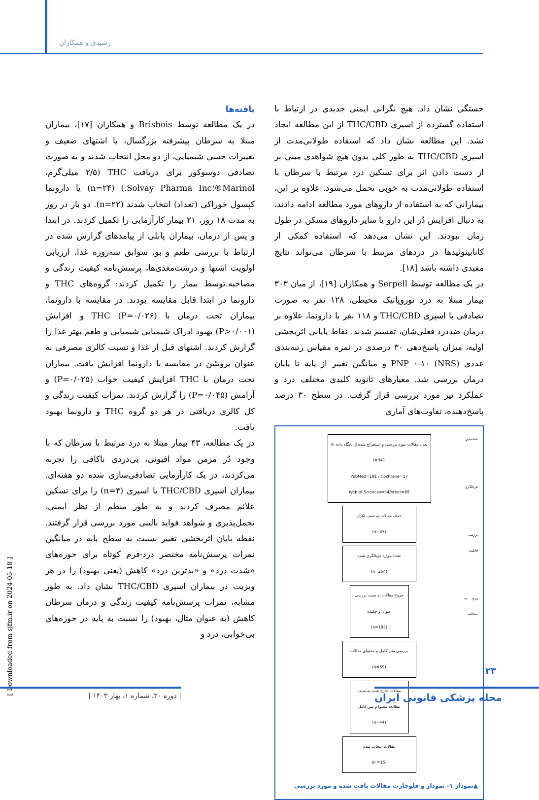رشیدی و همکاران
یافته‌ها
در یک مطالعه توسط Brisbois و همکاران [۱۷]، بیماران مبتلا به سرطان پیشرفته بزرگسال، با اشتهای ضعیف و تغییرات حسی شیمیایی، از دو محل انتخاب شدند و به صورت تصادفی دوسوکور برای دریافت THC (۲/۵ میلی‌گرم، Marinol®؛Solvay Pharma Inc.) (n=۲۴) یا دارونما کپسول خوراکی (تعداد) انتخاب شدند (n=۲۲). دو بار در روز به مدت ۱۸ روز، ۲۱ بیمار کارآزمایی را تکمیل کردند. در ابتدا و پس از درمان، بیماران پانلی از پیامدهای گزارش شده در ارتباط با بررسی طعم و بو، سوابق سه‌روزه غذا، ارزیابی اولویت اشتها و درشت‌مغذی‌ها، پرسش‌نامه کیفیت زندگی و مصاحبه.توسط بیمار را تکمیل کردند: گروه‌های THC و دارونما در ابتدا قابل مقایسه بودند. در مقایسه با دارونما، بیماران تحت درمان با THC (P=۰/۰۲۶) و افزایش (P>۰/۰۰۱) بهبود ادراک شیمیایی شیمیایی و طعم بهتر غذا را گزارش کردند. اشتهای قبل از غذا و نسبت کالری مصرفی به عنوان پروتئین در مقایسه با دارونما افزایش یافت. بیماران تحت درمان با THC افزایش کیفیت خواب (P=۰/۰۲۵) و آرامش (P=۰/۰۴۵) را گزارش کردند. نمرات کیفیت زندگی و کل کالری دریافتی در هر دو گروه THC و دارونما بهبود یافت.
در یک مطالعه، ۴۳ بیمار مبتلا به درد مرتبط با سرطان که با وجود دُز مزمن مواد افیونی، بی‌دردی ناکافی را تجربه می‌کردند، در یک کارآزمایی تصادفی‌سازی شده دو هفته‌ای. بیماران اسپری THC/CBD یا اسپری (n=۴) را برای تسکین علائم مصرف کردند و به طور منظم از نظر ایمنی، تحمل‌پذیری و شواهد فواید بالینی مورد بررسی قرار گرفتند. نقطه پایان اثربخشی تغییر نسبت به سطح پایه در میانگین نمرات پرسش‌نامه مختصر درد-فرم کوتاه برای حوزه‌های «شدت درد» و «بدترین درد» کاهش (یعنی بهبود) را در هر ویزیت در بیماران اسپری THC/CBD نشان داد. به طور مشابه، نمرات پرسش‌نامه کیفیت زندگی و درمان سرطان کاهش (به عنوان مثال، بهبود) را نسبت به پایه در حوزه‌های بی‌خوابی، درد و
خستگی نشان داد. هیچ نگرانی ایمنی جدیدی در ارتباط با استفاده گسترده از اسپری THC/CBD از این مطالعه ایجاد نشد. این مطالعه نشان داد که استفاده طولانی‌مدت از اسپری THC/CBD به طور کلی بدون هیچ شواهدی مبنی بر از دست دادن اثر برای تسکین درد مرتبط با سرطان با استفاده طولانی‌مدت به خوبی تحمل می‌شود. علاوه بر این، بیمارانی که به استفاده از داروهای مورد مطالعه ادامه دادند، به دنبال افزایش دُز این دارو یا سایر داروهای مسکن در طول زمان نبودند. این نشان می‌دهد که استفاده کمکی از کانابینوئیدها در دردهای مرتبط با سرطان می‌تواند نتایج مفیدی داشته باشد [۱۸].
در یک مطالعه توسط Serpell و همکاران [۱۹]، از میان ۳۰۳ بیمار مبتلا به درد نوروپاتیک محیطی، ۱۲۸ نفر به صورت تصادفی با اسپری THC/CBD و ۱۱۸ نفر با دارونما، علاوه بر درمان ضددرد فعلی‌شان، تقسیم شدند. نقاط پایانی اثربخشی اولیه، میزان پاسخ‌دهی ۳۰ درصدی در نمره مقیاس رتبه‌بندی عددی PNP ۰-۱۰ (NRS) و میانگین تغییر از پایه تا پایان درمان بررسی شد. معیارهای ثانویه کلیدی مختلف درد و عملکرد نیز مورد بررسی قرار گرفت. در سطح ۳۰ درصد پاسخ‌دهنده، تفاوت‌های آماری
شناسایی
غربالگری
بررسی قابلیت
ورود به مطالعه
تعداد مقالات مورد بررسی و استخراج شده از پایگاه داده (n =341)
PubMed=181 / Cochrane=17
Web of Sciences=54/other=89
حذف مقالات به سبب تکرار
(n=87)
تعداد موارد غربالگری شده
(n=254)
خروج مقالات به سبب بررسی عنوان و چکیده
(n=185)
بررسی متن کامل و محتوای مقالات (n=69)
مقالات خارج شده به سبب مطالعه محتوا و متن کامل
(n=44)
مقالات انتخاب شده
(n =15)
▲نمودار ۱- نمودار و فلوچارت مقالات یافت شده و مورد بررسی
[ Downloaded from sjfm.ir on 2024-05-18 ]
۲۳
مجله پزشکی قانونی ایران
| دوره ۳۰، شماره ۱، بهار ۱۴۰۳ |